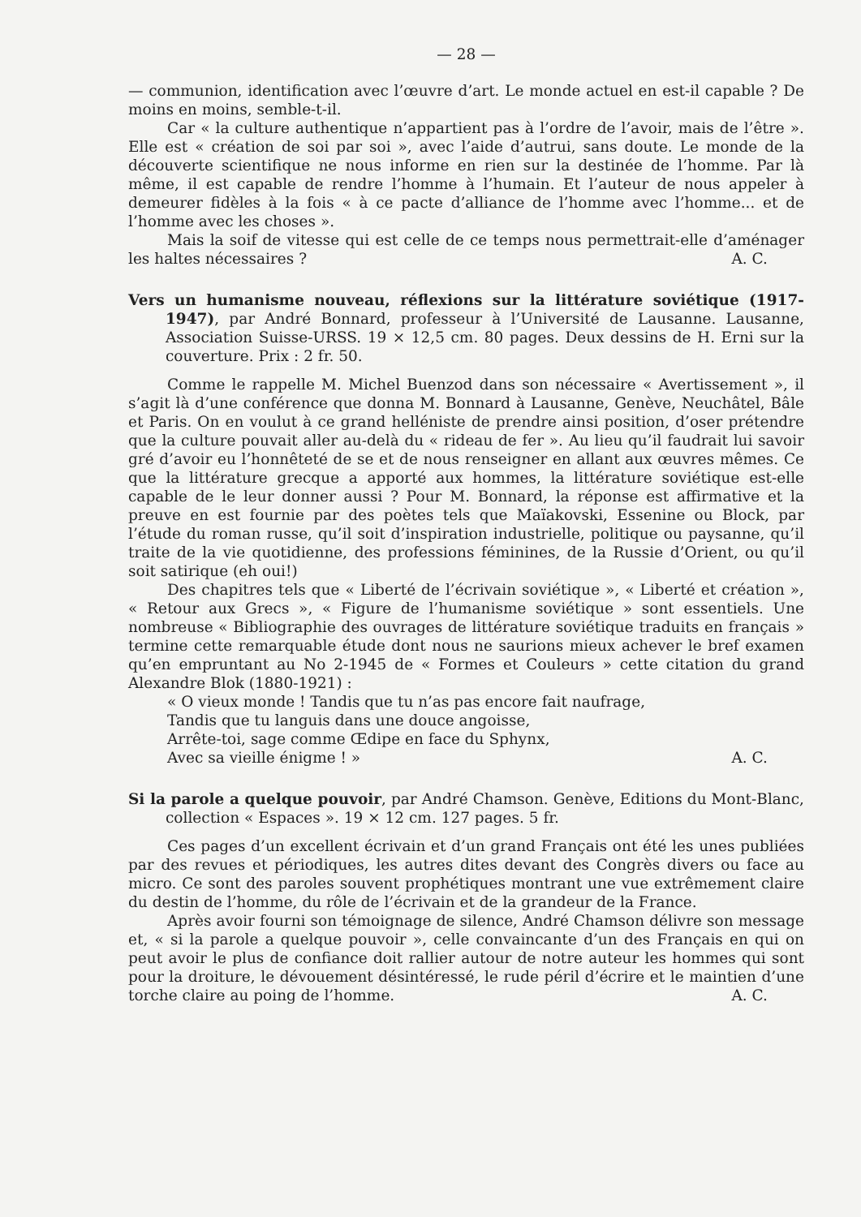— 28 —
— communion, identification avec l’œuvre d’art. Le monde actuel en est-il capable ? De moins en moins, semble-t-il.
Car « la culture authentique n’appartient pas à l’ordre de l’avoir, mais de l’être ». Elle est « création de soi par soi », avec l’aide d’autrui, sans doute. Le monde de la découverte scientifique ne nous informe en rien sur la destinée de l’homme. Par là même, il est capable de rendre l’homme à l’humain. Et l’auteur de nous appeler à demeurer fidèles à la fois « à ce pacte d’alliance de l’homme avec l’homme... et de l’homme avec les choses ».
Mais la soif de vitesse qui est celle de ce temps nous permettrait-elle d’aménager les haltes nécessaires ?
A. C.
Vers un humanisme nouveau, réflexions sur la littérature soviétique (1917-1947), par André Bonnard, professeur à l’Université de Lausanne. Lausanne, Association Suisse-URSS. 19 × 12,5 cm. 80 pages. Deux dessins de H. Erni sur la couverture. Prix : 2 fr. 50.
Comme le rappelle M. Michel Buenzod dans son nécessaire « Avertissement », il s’agit là d’une conférence que donna M. Bonnard à Lausanne, Genève, Neuchâtel, Bâle et Paris. On en voulut à ce grand helléniste de prendre ainsi position, d’oser prétendre que la culture pouvait aller au-delà du « rideau de fer ». Au lieu qu’il faudrait lui savoir gré d’avoir eu l’honnêteté de se et de nous renseigner en allant aux œuvres mêmes. Ce que la littérature grecque a apporté aux hommes, la littérature soviétique est-elle capable de le leur donner aussi ? Pour M. Bonnard, la réponse est affirmative et la preuve en est fournie par des poètes tels que Maïakovski, Essenine ou Block, par l’étude du roman russe, qu’il soit d’inspiration industrielle, politique ou paysanne, qu’il traite de la vie quotidienne, des professions féminines, de la Russie d’Orient, ou qu’il soit satirique (eh oui!)
Des chapitres tels que « Liberté de l’écrivain soviétique », « Liberté et création », « Retour aux Grecs », « Figure de l’humanisme soviétique » sont essentiels. Une nombreuse « Bibliographie des ouvrages de littérature soviétique traduits en français » termine cette remarquable étude dont nous ne saurions mieux achever le bref examen qu’en empruntant au No 2-1945 de « Formes et Couleurs » cette citation du grand Alexandre Blok (1880-1921) :
« O vieux monde ! Tandis que tu n’as pas encore fait naufrage,
Tandis que tu languis dans une douce angoisse,
Arrête-toi, sage comme Œdipe en face du Sphynx,
Avec sa vieille énigme ! »
A. C.
Si la parole a quelque pouvoir, par André Chamson. Genève, Editions du Mont-Blanc, collection « Espaces ». 19 × 12 cm. 127 pages. 5 fr.
Ces pages d’un excellent écrivain et d’un grand Français ont été les unes publiées par des revues et périodiques, les autres dites devant des Congrès divers ou face au micro. Ce sont des paroles souvent prophétiques montrant une vue extrêmement claire du destin de l’homme, du rôle de l’écrivain et de la grandeur de la France.
Après avoir fourni son témoignage de silence, André Chamson délivre son message et, « si la parole a quelque pouvoir », celle convaincante d’un des Français en qui on peut avoir le plus de confiance doit rallier autour de notre auteur les hommes qui sont pour la droiture, le dévouement désintéressé, le rude péril d’écrire et le maintien d’une torche claire au poing de l’homme.
A. C.